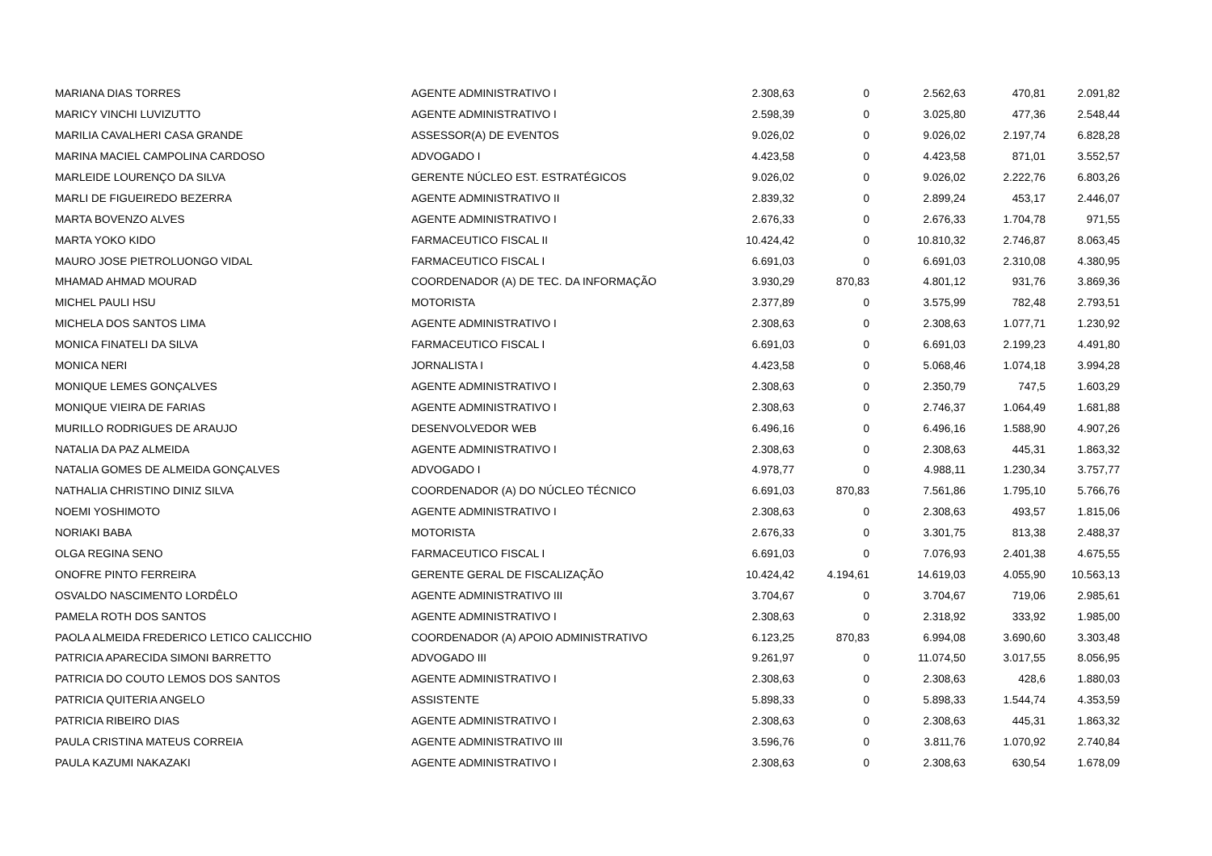| MARIANA DIAS TORRES | AGENTE ADMINISTRATIVO I | 2.308,63 | 0 | 2.562,63 | 470,81 | 2.091,82 |
| MARICY VINCHI LUVIZUTTO | AGENTE ADMINISTRATIVO I | 2.598,39 | 0 | 3.025,80 | 477,36 | 2.548,44 |
| MARILIA CAVALHERI CASA GRANDE | ASSESSOR(A) DE EVENTOS | 9.026,02 | 0 | 9.026,02 | 2.197,74 | 6.828,28 |
| MARINA MACIEL CAMPOLINA CARDOSO | ADVOGADO I | 4.423,58 | 0 | 4.423,58 | 871,01 | 3.552,57 |
| MARLEIDE LOURENÇO DA SILVA | GERENTE NÚCLEO EST. ESTRATÉGICOS | 9.026,02 | 0 | 9.026,02 | 2.222,76 | 6.803,26 |
| MARLI DE FIGUEIREDO BEZERRA | AGENTE ADMINISTRATIVO II | 2.839,32 | 0 | 2.899,24 | 453,17 | 2.446,07 |
| MARTA BOVENZO ALVES | AGENTE ADMINISTRATIVO I | 2.676,33 | 0 | 2.676,33 | 1.704,78 | 971,55 |
| MARTA YOKO KIDO | FARMACEUTICO FISCAL II | 10.424,42 | 0 | 10.810,32 | 2.746,87 | 8.063,45 |
| MAURO JOSE PIETROLUONGO VIDAL | FARMACEUTICO FISCAL I | 6.691,03 | 0 | 6.691,03 | 2.310,08 | 4.380,95 |
| MHAMAD AHMAD MOURAD | COORDENADOR (A) DE TEC. DA INFORMAÇÃO | 3.930,29 | 870,83 | 4.801,12 | 931,76 | 3.869,36 |
| MICHEL PAULI HSU | MOTORISTA | 2.377,89 | 0 | 3.575,99 | 782,48 | 2.793,51 |
| MICHELA DOS SANTOS LIMA | AGENTE ADMINISTRATIVO I | 2.308,63 | 0 | 2.308,63 | 1.077,71 | 1.230,92 |
| MONICA FINATELI DA SILVA | FARMACEUTICO FISCAL I | 6.691,03 | 0 | 6.691,03 | 2.199,23 | 4.491,80 |
| MONICA NERI | JORNALISTA I | 4.423,58 | 0 | 5.068,46 | 1.074,18 | 3.994,28 |
| MONIQUE LEMES GONÇALVES | AGENTE ADMINISTRATIVO I | 2.308,63 | 0 | 2.350,79 | 747,5 | 1.603,29 |
| MONIQUE VIEIRA DE FARIAS | AGENTE ADMINISTRATIVO I | 2.308,63 | 0 | 2.746,37 | 1.064,49 | 1.681,88 |
| MURILLO RODRIGUES DE ARAUJO | DESENVOLVEDOR WEB | 6.496,16 | 0 | 6.496,16 | 1.588,90 | 4.907,26 |
| NATALIA DA PAZ ALMEIDA | AGENTE ADMINISTRATIVO I | 2.308,63 | 0 | 2.308,63 | 445,31 | 1.863,32 |
| NATALIA GOMES DE ALMEIDA GONÇALVES | ADVOGADO I | 4.978,77 | 0 | 4.988,11 | 1.230,34 | 3.757,77 |
| NATHALIA CHRISTINO DINIZ SILVA | COORDENADOR (A) DO NÚCLEO TÉCNICO | 6.691,03 | 870,83 | 7.561,86 | 1.795,10 | 5.766,76 |
| NOEMI YOSHIMOTO | AGENTE ADMINISTRATIVO I | 2.308,63 | 0 | 2.308,63 | 493,57 | 1.815,06 |
| NORIAKI BABA | MOTORISTA | 2.676,33 | 0 | 3.301,75 | 813,38 | 2.488,37 |
| OLGA REGINA SENO | FARMACEUTICO FISCAL I | 6.691,03 | 0 | 7.076,93 | 2.401,38 | 4.675,55 |
| ONOFRE PINTO FERREIRA | GERENTE GERAL DE FISCALIZAÇÃO | 10.424,42 | 4.194,61 | 14.619,03 | 4.055,90 | 10.563,13 |
| OSVALDO NASCIMENTO LORDÊLO | AGENTE ADMINISTRATIVO III | 3.704,67 | 0 | 3.704,67 | 719,06 | 2.985,61 |
| PAMELA ROTH DOS SANTOS | AGENTE ADMINISTRATIVO I | 2.308,63 | 0 | 2.318,92 | 333,92 | 1.985,00 |
| PAOLA ALMEIDA FREDERICO LETICO CALICCHIO | COORDENADOR (A) APOIO ADMINISTRATIVO | 6.123,25 | 870,83 | 6.994,08 | 3.690,60 | 3.303,48 |
| PATRICIA APARECIDA SIMONI BARRETTO | ADVOGADO III | 9.261,97 | 0 | 11.074,50 | 3.017,55 | 8.056,95 |
| PATRICIA DO COUTO LEMOS DOS SANTOS | AGENTE ADMINISTRATIVO I | 2.308,63 | 0 | 2.308,63 | 428,6 | 1.880,03 |
| PATRICIA QUITERIA ANGELO | ASSISTENTE | 5.898,33 | 0 | 5.898,33 | 1.544,74 | 4.353,59 |
| PATRICIA RIBEIRO DIAS | AGENTE ADMINISTRATIVO I | 2.308,63 | 0 | 2.308,63 | 445,31 | 1.863,32 |
| PAULA CRISTINA MATEUS CORREIA | AGENTE ADMINISTRATIVO III | 3.596,76 | 0 | 3.811,76 | 1.070,92 | 2.740,84 |
| PAULA KAZUMI NAKAZAKI | AGENTE ADMINISTRATIVO I | 2.308,63 | 0 | 2.308,63 | 630,54 | 1.678,09 |